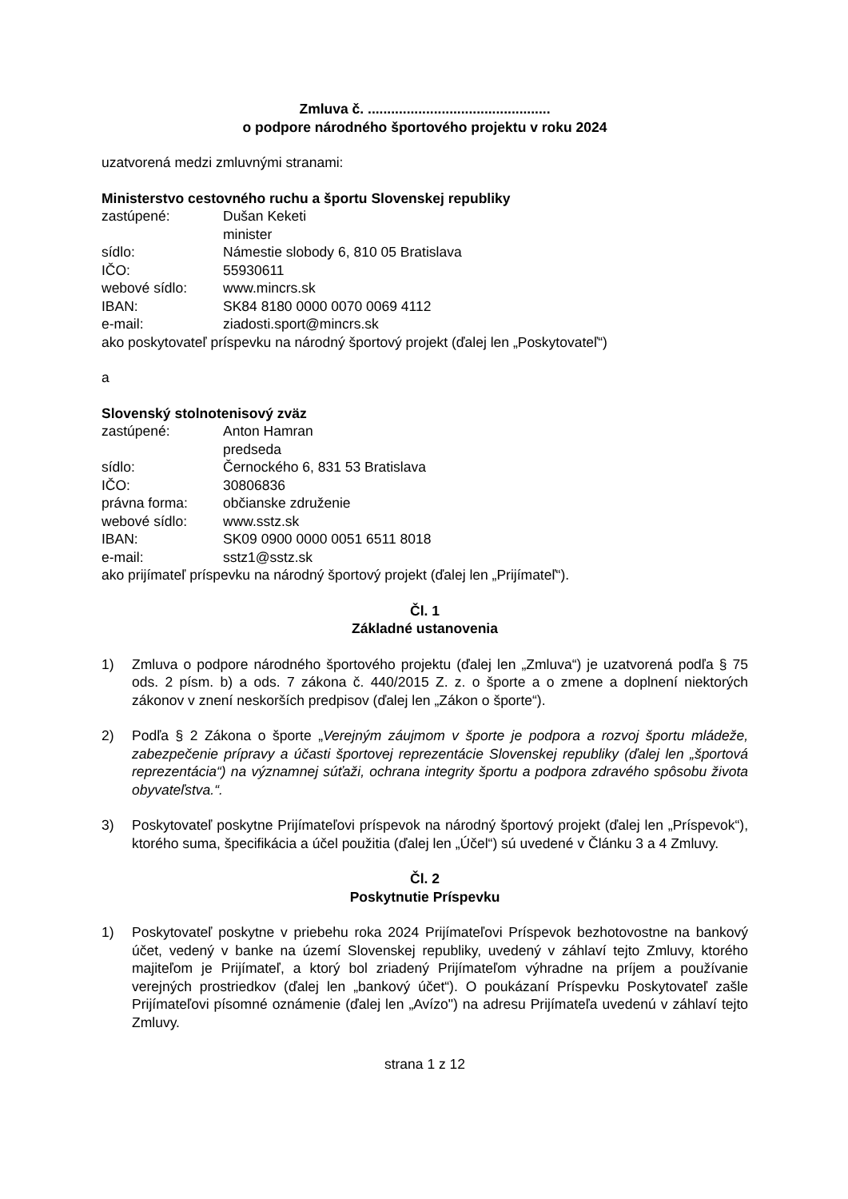Zmluva č. ...............................................
o podpore národného športového projektu v roku 2024
uzatvorená medzi zmluvnými stranami:
Ministerstvo cestovného ruchu a športu Slovenskej republiky
zastúpené: Dušan Keketi
minister
sídlo: Námestie slobody 6, 810 05 Bratislava
IČO: 55930611
webové sídlo: www.mincrs.sk
IBAN: SK84 8180 0000 0070 0069 4112
e-mail: ziadosti.sport@mincrs.sk
ako poskytovateľ príspevku na národný športový projekt (ďalej len „Poskytovateľ“)
a
Slovenský stolnotenisový zväz
zastúpené: Anton Hamran
predseda
sídlo: Černockého 6, 831 53 Bratislava
IČO: 30806836
právna forma: občianske združenie
webové sídlo: www.sstz.sk
IBAN: SK09 0900 0000 0051 6511 8018
e-mail: sstz1@sstz.sk
ako prijímateľ príspevku na národný športový projekt (ďalej len „Prijímateľ“).
Čl. 1
Základné ustanovenia
1) Zmluva o podpore národného športového projektu (ďalej len „Zmluva“) je uzatvorená podľa § 75 ods. 2 písm. b) a ods. 7 zákona č. 440/2015 Z. z. o športe a o zmene a doplnení niektorých zákonov v znení neskorších predpisov (ďalej len „Zákon o športe“).
2) Podľa § 2 Zákona o športe „Verejným záujmom v športe je podpora a rozvoj športu mládeže, zabezpečenie prípravy a účasti športovej reprezentácie Slovenskej republiky (ďalej len „športová reprezentácia“) na významnej súťaži, ochrana integrity športu a podpora zdravého spôsobu života obyvateľstva.“.
3) Poskytovateľ poskytne Prijímateľovi príspevok na národný športový projekt (ďalej len „Príspevok“), ktorého suma, špecifikácia a účel použitia (ďalej len „Účel“) sú uvedené v Článku 3 a 4 Zmluvy.
Čl. 2
Poskytnutie Príspevku
1) Poskytovateľ poskytne v priebehu roka 2024 Prijímateľovi Príspevok bezhotovostne na bankový účet, vedený v banke na území Slovenskej republiky, uvedený v záhlaví tejto Zmluvy, ktorého majiteľom je Prijímateľ, a ktorý bol zriadený Prijímateľom výhradne na príjem a používanie verejných prostriedkov (ďalej len „bankový účet“). O poukázaní Príspevku Poskytovateľ zašle Prijímateľovi písomné oznámenie (ďalej len „Avízo") na adresu Prijímateľa uvedenú v záhlaví tejto Zmluvy.
strana 1 z 12